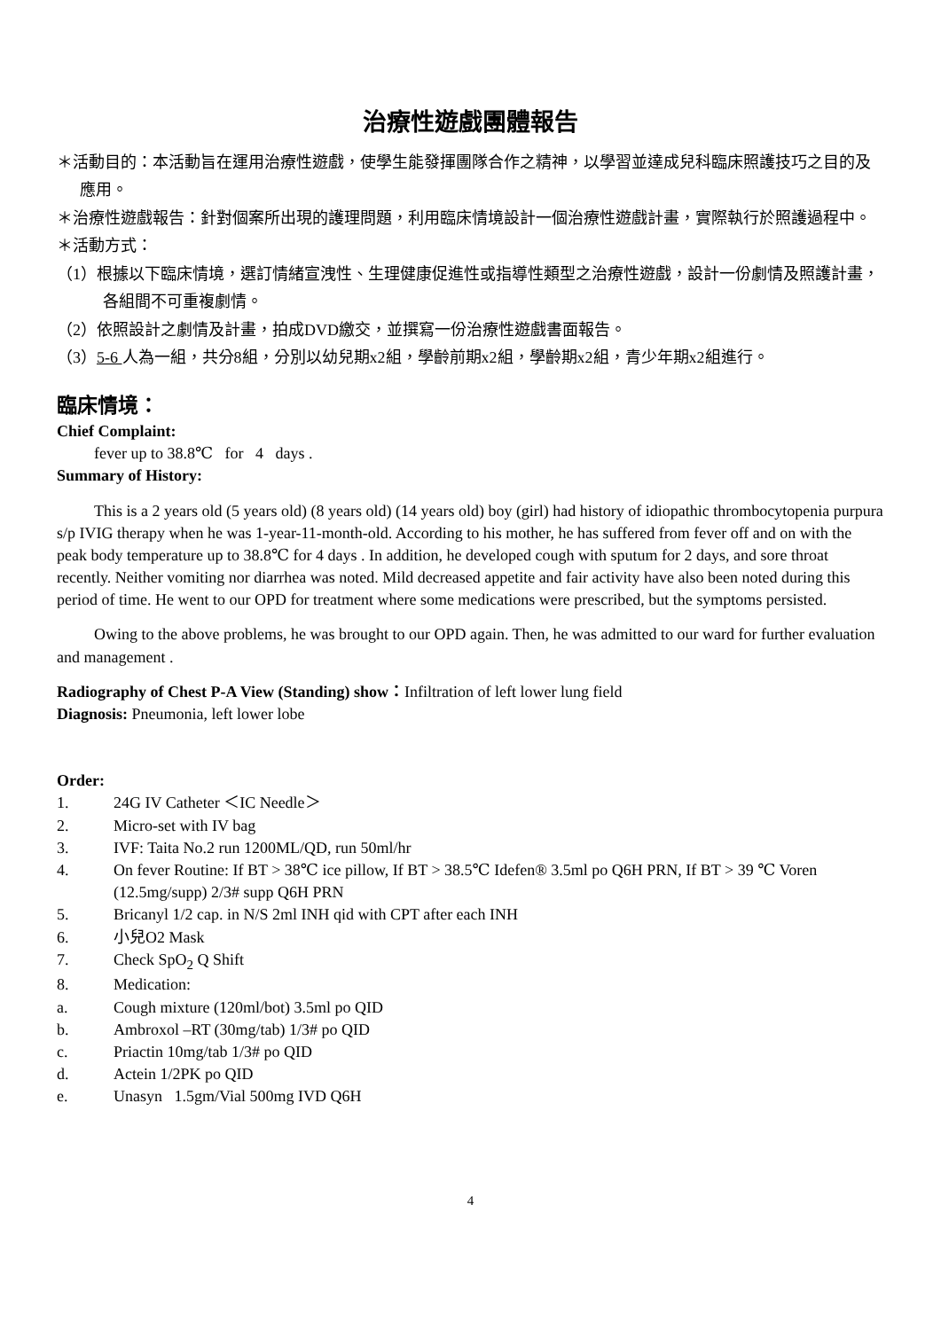治療性遊戲團體報告
＊活動目的：本活動旨在運用治療性遊戲，使學生能發揮團隊合作之精神，以學習並達成兒科臨床照護技巧之目的及應用。
＊治療性遊戲報告：針對個案所出現的護理問題，利用臨床情境設計一個治療性遊戲計畫，實際執行於照護過程中。
＊活動方式：
（1）根據以下臨床情境，選訂情緒宣洩性、生理健康促進性或指導性類型之治療性遊戲，設計一份劇情及照護計畫，各組間不可重複劇情。
（2）依照設計之劇情及計畫，拍成DVD繳交，並撰寫一份治療性遊戲書面報告。
（3）5-6 人為一組，共分8組，分別以幼兒期x2組，學齡前期x2組，學齡期x2組，青少年期x2組進行。
臨床情境：
Chief Complaint:
fever up to 38.8℃ for 4 days .
Summary of History:
This is a 2 years old (5 years old) (8 years old) (14 years old) boy (girl) had history of idiopathic thrombocytopenia purpura s/p IVIG therapy when he was 1-year-11-month-old. According to his mother, he has suffered from fever off and on with the peak body temperature up to 38.8℃ for 4 days . In addition, he developed cough with sputum for 2 days, and sore throat recently. Neither vomiting nor diarrhea was noted. Mild decreased appetite and fair activity have also been noted during this period of time. He went to our OPD for treatment where some medications were prescribed, but the symptoms persisted.
Owing to the above problems, he was brought to our OPD again. Then, he was admitted to our ward for further evaluation and management .
Radiography of Chest P-A View (Standing) show：Infiltration of left lower lung field
Diagnosis: Pneumonia, left lower lobe
Order:
1. 24G IV Catheter ＜IC Needle＞
2. Micro-set with IV bag
3. IVF: Taita No.2 run 1200ML/QD, run 50ml/hr
4. On fever Routine: If BT > 38℃ ice pillow, If BT > 38.5℃ Idefen® 3.5ml po Q6H PRN, If BT > 39 ℃ Voren (12.5mg/supp) 2/3# supp Q6H PRN
5. Bricanyl 1/2 cap. in N/S 2ml INH qid with CPT after each INH
6. 小兒O2 Mask
7. Check SpO<sub>2</sub> Q Shift
8. Medication:
a. Cough mixture (120ml/bot) 3.5ml po QID
b. Ambroxol –RT (30mg/tab) 1/3# po QID
c. Priactin 10mg/tab 1/3# po QID
d. Actein 1/2PK po QID
e. Unasyn 1.5gm/Vial 500mg IVD Q6H
4